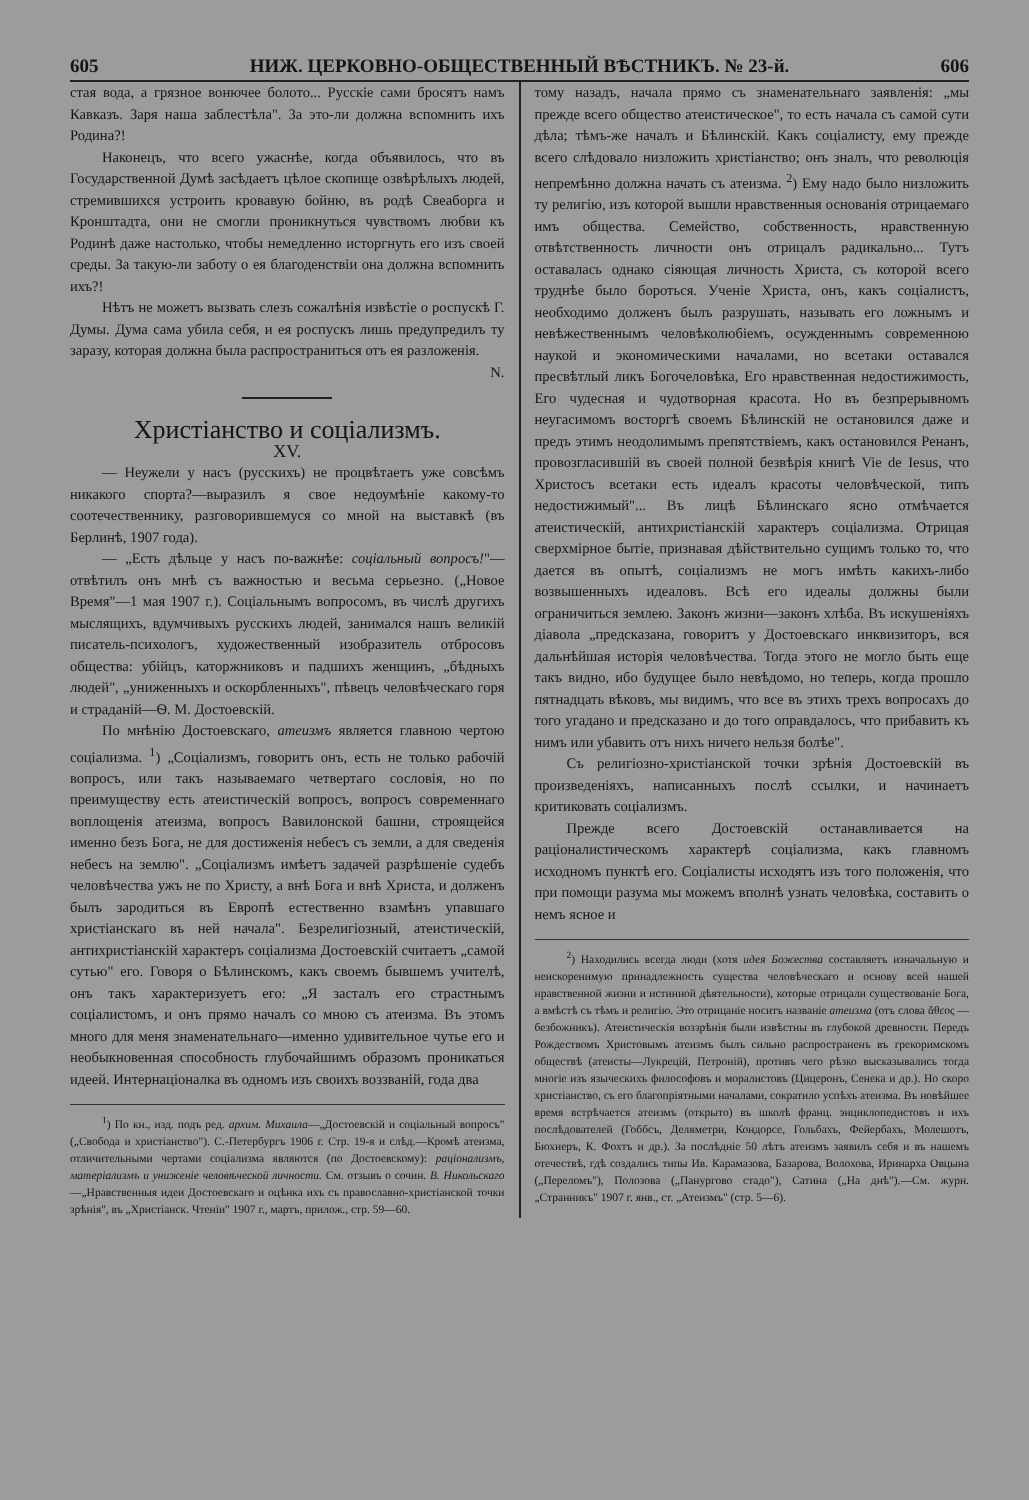605 НИЖ. ЦЕРКОВНО-ОБЩЕСТВЕННЫЙ ВѢСТНИКЪ. № 23-й. 606
стая вода, а грязное вонючее болото... Русскіе сами бросятъ намъ Кавказъ. Заря наша заблестѣла". За это-ли должна вспомнить ихъ Родина?!
Наконецъ, что всего ужаснѣе, когда объявилось, что въ Государственной Думѣ засѣдаетъ цѣлое скопище озвѣрѣлыхъ людей, стремившихся устроить кровавую бойню, въ родѣ Свеаборга и Кронштадта, они не смогли проникнуться чувствомъ любви къ Родинѣ даже настолько, чтобы немедленно исторгнуть его изъ своей среды. За такую-ли заботу о ея благоденствіи она должна вспомнить ихъ?!
Нѣтъ не можетъ вызвать слезъ сожалѣнія извѣстіе о роспускѣ Г. Думы. Дума сама убила себя, и ея роспускъ лишь предупредилъ ту заразу, которая должна была распространиться отъ ея разложенія.
N.
Христіанство и соціализмъ.
XV.
— Неужели у насъ (русскихъ) не процвѣтаетъ уже совсѣмъ никакого спорта?—выразилъ я свое недоумѣніе какому-то соотечественнику, разговорившемуся со мной на выставкѣ (въ Берлинѣ, 1907 года).
— „Есть дѣльце у насъ по-важнѣе: соціальный вопросъ!"—отвѣтилъ онъ мнѣ съ важностью и весьма серьезно. („Новое Время"—1 мая 1907 г.). Соціальнымъ вопросомъ, въ числѣ другихъ мыслящихъ, вдумчивыхъ русскихъ людей, занимался нашъ великій писатель-психологъ, художественный изобразитель отбросовъ общества: убійцъ, каторжниковъ и падшихъ женщинъ, „бѣдныхъ людей", „униженныхъ и оскорбленныхъ", пѣвецъ человѣческаго горя и страданій—Ѳ. М. Достоевскій.
По мнѣнію Достоевскаго, атеизмъ является главною чертою соціализма. <sup>1</sup>) „Соціализмъ, говоритъ онъ, есть не только рабочій вопросъ, или такъ называемаго четвертаго сословія, но по преимуществу есть атеистическій вопросъ, вопросъ современнаго воплощенія атеизма, вопросъ Вавилонской башни, строящейся именно безъ Бога, не для достиженія небесъ съ земли, а для сведенія небесъ на землю". „Соціализмъ имѣетъ задачей разрѣшеніе судебъ человѣчества ужъ не по Христу, а внѣ Бога и внѣ Христа, и долженъ былъ зародиться въ Европѣ естественно взамѣнъ упавшаго христіанскаго въ ней начала". Безрелигіозный, атеистическій, антихристіанскій характеръ соціализма Достоевскій считаетъ „самой сутью" его. Говоря о Бѣлинскомъ, какъ своемъ бывшемъ учителѣ, онъ такъ характеризуетъ его: „Я засталъ его страстнымъ соціалистомъ, и онъ прямо началъ со мною съ атеизма. Въ этомъ много для меня знаменательнаго—именно удивительное чутье его и необыкновенная способность глубочайшимъ образомъ проникаться идеей. Интернаціоналка въ одномъ изъ своихъ воззваній, года два
<sup>1</sup>) По кн., изд. подъ ред. архим. Михаила—„Достоевскій и соціальный вопросъ" („Свобода и христіанство"). С.-Петербургъ 1906 г. Стр. 19-я и слѣд.—Кромѣ атеизма, отличительными чертами соціализма являются (по Достоевскому): раціонализмъ, матеріализмъ и униженіе человѣческой личности. См. отзывъ о сочин. В. Никольскаго—„Нравственныя идеи Достоевскаго и оцѣнка ихъ съ православно-христіанской точки зрѣнія", въ „Христіанск. Чтеніи" 1907 г., мартъ, прилож., стр. 59—60.
тому назадъ, начала прямо съ знаменательнаго заявленія: „мы прежде всего общество атеистическое", то есть начала съ самой сути дѣла; тѣмъ-же началъ и Бѣлинскій. Какъ соціалисту, ему прежде всего слѣдовало низложить христіанство; онъ зналъ, что революція непремѣнно должна начать съ атеизма. <sup>2</sup>) Ему надо было низложить ту религію, изъ которой вышли нравственныя основанія отрицаемаго имъ общества. Семейство, собственность, нравственную отвѣтственность личности онъ отрицалъ радикально... Тутъ оставалась однако сіяющая личность Христа, съ которой всего труднѣе было бороться. Ученіе Христа, онъ, какъ соціалистъ, необходимо долженъ былъ разрушать, называть его ложнымъ и невѣжественнымъ человѣколюбіемъ, осужденнымъ современною наукой и экономическими началами, но всетаки оставался пресвѣтлый ликъ Богочеловѣка, Его нравственная недостижимость, Его чудесная и чудотворная красота. Но въ безпрерывномъ неугасимомъ восторгѣ своемъ Бѣлинскій не остановился даже и предъ этимъ неодолимымъ препятствіемъ, какъ остановился Ренанъ, провозгласившій въ своей полной безвѣрія книгѣ Vie de Iesus, что Христосъ всетаки есть идеалъ красоты человѣческой, типъ недостижимый"... Въ лицѣ Бѣлинскаго ясно отмѣчается атеистическій, антихристіанскій характеръ соціализма. Отрицая сверхмірное бытіе, признавая дѣйствительно сущимъ только то, что дается въ опытѣ, соціализмъ не могъ имѣть какихъ-либо возвышенныхъ идеаловъ. Всѣ его идеалы должны были ограничиться землею. Законъ жизни—законъ хлѣба. Въ искушеніяхъ діавола „предсказана, говоритъ у Достоевскаго инквизиторъ, вся дальнѣйшая исторія человѣчества. Тогда этого не могло быть еще такъ видно, ибо будущее было невѣдомо, но теперь, когда прошло пятнадцать вѣковъ, мы видимъ, что все въ этихъ трехъ вопросахъ до того угадано и предсказано и до того оправдалось, что прибавить къ нимъ или убавить отъ нихъ ничего нельзя болѣе".
Съ религіозно-христіанской точки зрѣнія Достоевскій въ произведеніяхъ, написанныхъ послѣ ссылки, и начинаетъ критиковать соціализмъ.
Прежде всего Достоевскій останавливается на раціоналистическомъ характерѣ соціализма, какъ главномъ исходномъ пунктѣ его. Соціалисты исходятъ изъ того положенія, что при помощи разума мы можемъ вполнѣ узнать человѣка, составить о немъ ясное и
<sup>2</sup>) Находились всегда люди (хотя идея Божества составляетъ изначальную и неискоренимую принадлежность существа человѣческаго и основу всей нашей нравственной жизни и истинной дѣятельности), которые отрицали существованіе Бога, а вмѣстѣ съ тѣмъ и религію. Это отрицаніе носитъ названіе атеизма (отъ слова ἄθεος —безбожникъ). Атеистическія воззрѣнія были извѣстны въ глубокой древности. Передъ Рождествомъ Христовымъ атеизмъ былъ сильно распространенъ въ грекоримскомъ обществѣ (атеисты—Лукрецій, Петроній), противъ чего рѣзко высказывались тогда многіе изъ языческихъ философовъ и моралистовъ (Цицеронъ, Сенека и др.). Но скоро христіанство, съ его благопріятными началами, сократило успѣхъ атеизма. Въ новѣйшее время встрѣчается атеизмъ (открыто) въ школѣ франц. энциклопедистовъ и ихъ послѣдователей (Гоббсъ, Деляметри, Кондорсе, Гольбахъ, Фейербахъ, Молешотъ, Бюхнеръ, К. Фохтъ и др.). За послѣдніе 50 лѣтъ атеизмъ заявилъ себя и въ нашемъ отечествѣ, гдѣ создались типы Ив. Карамазова, Базарова, Волохова, Иринарха Овцына („Переломъ"), Полозова („Панургово стадо"), Сатина („На днѣ").—См. журн. „Странникъ" 1907 г. янв., ст. „Атеизмъ" (стр. 5—6).